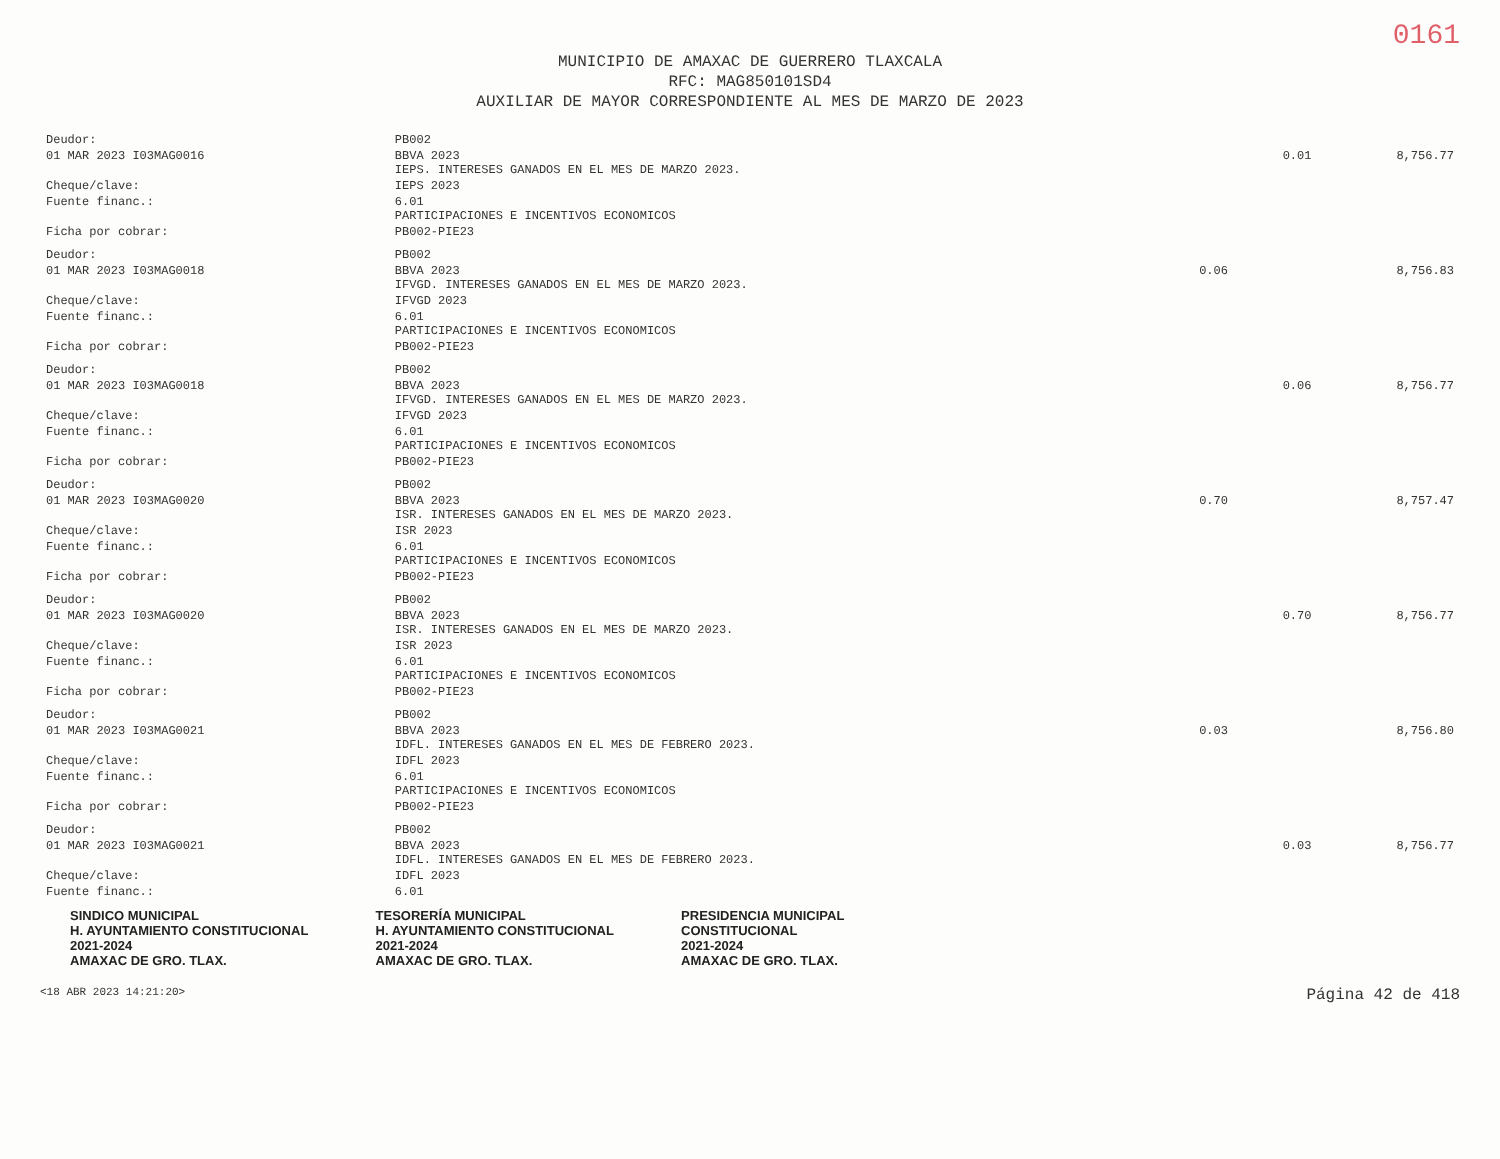0161
MUNICIPIO DE AMAXAC DE GUERRERO TLAXCALA
RFC: MAG850101SD4
AUXILIAR DE MAYOR CORRESPONDIENTE AL MES DE MARZO DE 2023
| Deudor: | PB002 | | | |
| 01 MAR 2023 I03MAG0016 | BBVA 2023 IEPS. INTERESES GANADOS EN EL MES DE MARZO 2023. | | 0.01 | 8,756.77 |
| Cheque/clave: | IEPS 2023 | | | |
| Fuente financ.: | 6.01 PARTICIPACIONES E INCENTIVOS ECONOMICOS | | | |
| Ficha por cobrar: | PB002-PIE23 | | | |
| Deudor: | PB002 | | | |
| 01 MAR 2023 I03MAG0018 | BBVA 2023 IFVGD. INTERESES GANADOS EN EL MES DE MARZO 2023. | 0.06 | | 8,756.83 |
| Cheque/clave: | IFVGD 2023 | | | |
| Fuente financ.: | 6.01 PARTICIPACIONES E INCENTIVOS ECONOMICOS | | | |
| Ficha por cobrar: | PB002-PIE23 | | | |
| Deudor: | PB002 | | | |
| 01 MAR 2023 I03MAG0018 | BBVA 2023 IFVGD. INTERESES GANADOS EN EL MES DE MARZO 2023. | | 0.06 | 8,756.77 |
| Cheque/clave: | IFVGD 2023 | | | |
| Fuente financ.: | 6.01 PARTICIPACIONES E INCENTIVOS ECONOMICOS | | | |
| Ficha por cobrar: | PB002-PIE23 | | | |
| Deudor: | PB002 | | | |
| 01 MAR 2023 I03MAG0020 | BBVA 2023 ISR. INTERESES GANADOS EN EL MES DE MARZO 2023. | 0.70 | | 8,757.47 |
| Cheque/clave: | ISR 2023 | | | |
| Fuente financ.: | 6.01 PARTICIPACIONES E INCENTIVOS ECONOMICOS | | | |
| Ficha por cobrar: | PB002-PIE23 | | | |
| Deudor: | PB002 | | | |
| 01 MAR 2023 I03MAG0020 | BBVA 2023 ISR. INTERESES GANADOS EN EL MES DE MARZO 2023. | | 0.70 | 8,756.77 |
| Cheque/clave: | ISR 2023 | | | |
| Fuente financ.: | 6.01 PARTICIPACIONES E INCENTIVOS ECONOMICOS | | | |
| Ficha por cobrar: | PB002-PIE23 | | | |
| Deudor: | PB002 | | | |
| 01 MAR 2023 I03MAG0021 | BBVA 2023 IDFL. INTERESES GANADOS EN EL MES DE FEBRERO 2023. | 0.03 | | 8,756.80 |
| Cheque/clave: | IDFL 2023 | | | |
| Fuente financ.: | 6.01 PARTICIPACIONES E INCENTIVOS ECONOMICOS | | | |
| Ficha por cobrar: | PB002-PIE23 | | | |
| Deudor: | PB002 | | | |
| 01 MAR 2023 I03MAG0021 | BBVA 2023 IDFL. INTERESES GANADOS EN EL MES DE FEBRERO 2023. | | 0.03 | 8,756.77 |
| Cheque/clave: | IDFL 2023 | | | |
| Fuente financ.: | 6.01 | | | |
SINDICO MUNICIPAL
H. AYUNTAMIENTO CONSTITUCIONAL
2021-2024
AMAXAC DE GRO. TLAX. TESORERÍA MUNICIPAL
H. AYUNTAMIENTO CONSTITUCIONAL
2021-2024
AMAXAC DE GRO. TLAX. PRESIDENCIA MUNICIPAL
CONSTITUCIONAL
2021-2024
AMAXAC DE GRO. TLAX.
<18 ABR 2023 14:21:20> Página 42 de 418